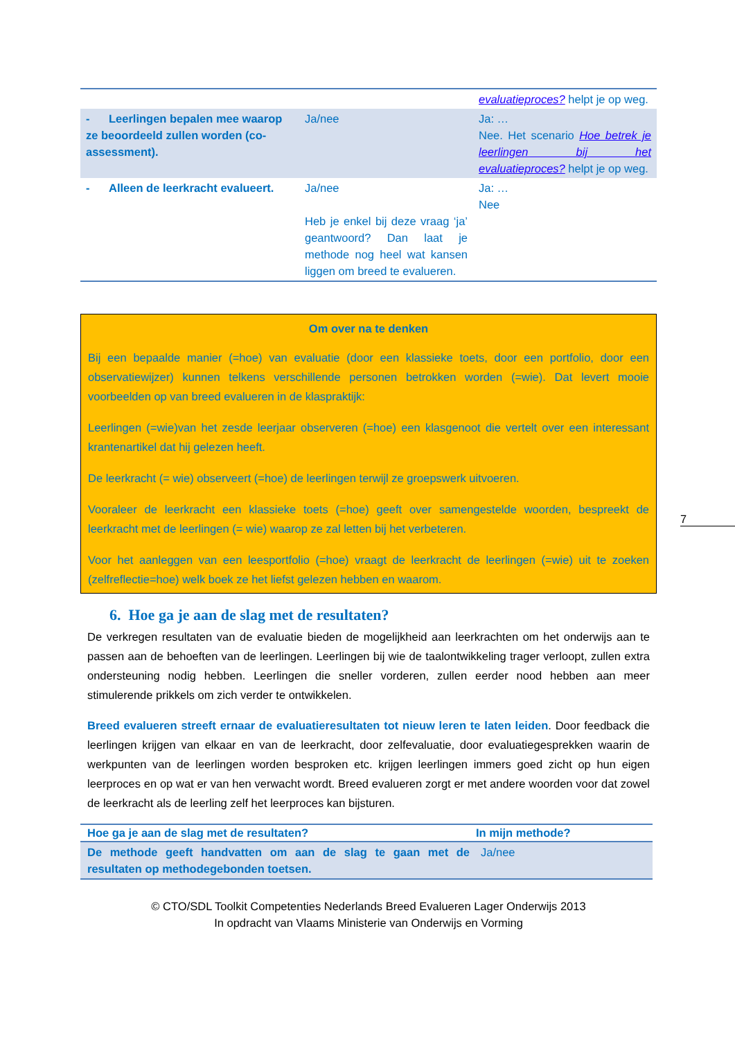| | | evaluatieproces? helpt je op weg. |
| - Leerlingen bepalen mee waarop ze beoordeeld zullen worden (co-assessment). | Ja/nee | Ja: … Nee. Het scenario Hoe betrek je leerlingen bij het evaluatieproces? helpt je op weg. |
| - Alleen de leerkracht evalueert. | Ja/nee Heb je enkel bij deze vraag ‘ja’ geantwoord? Dan laat je methode nog heel wat kansen liggen om breed te evalueren. | Ja: … Nee |
Om over na te denken
Bij een bepaalde manier (=hoe) van evaluatie (door een klassieke toets, door een portfolio, door een observatiewijzer) kunnen telkens verschillende personen betrokken worden (=wie). Dat levert mooie voorbeelden op van breed evalueren in de klaspraktijk:
Leerlingen (=wie)van het zesde leerjaar observeren (=hoe) een klasgenoot die vertelt over een interessant krantenartikel dat hij gelezen heeft.
De leerkracht (= wie) observeert (=hoe) de leerlingen terwijl ze groepswerk uitvoeren.
Vooraleer de leerkracht een klassieke toets (=hoe) geeft over samengestelde woorden, bespreekt de leerkracht met de leerlingen (= wie) waarop ze zal letten bij het verbeteren.
Voor het aanleggen van een leesportfolio (=hoe) vraagt de leerkracht de leerlingen (=wie) uit te zoeken (zelfreflectie=hoe) welk boek ze het liefst gelezen hebben en waarom.
6. Hoe ga je aan de slag met de resultaten?
De verkregen resultaten van de evaluatie bieden de mogelijkheid aan leerkrachten om het onderwijs aan te passen aan de behoeften van de leerlingen. Leerlingen bij wie de taalontwikkeling trager verloopt, zullen extra ondersteuning nodig hebben. Leerlingen die sneller vorderen, zullen eerder nood hebben aan meer stimulerende prikkels om zich verder te ontwikkelen.
Breed evalueren streeft ernaar de evaluatieresultaten tot nieuw leren te laten leiden. Door feedback die leerlingen krijgen van elkaar en van de leerkracht, door zelfevaluatie, door evaluatiegesprekken waarin de werkpunten van de leerlingen worden besproken etc. krijgen leerlingen immers goed zicht op hun eigen leerproces en op wat er van hen verwacht wordt. Breed evalueren zorgt er met andere woorden voor dat zowel de leerkracht als de leerling zelf het leerproces kan bijsturen.
| Hoe ga je aan de slag met de resultaten? | In mijn methode? |
| --- | --- |
| De methode geeft handvatten om aan de slag te gaan met de resultaten op methodegebonden toetsen. | Ja/nee |
© CTO/SDL Toolkit Competenties Nederlands Breed Evalueren Lager Onderwijs 2013
In opdracht van Vlaams Ministerie van Onderwijs en Vorming
7